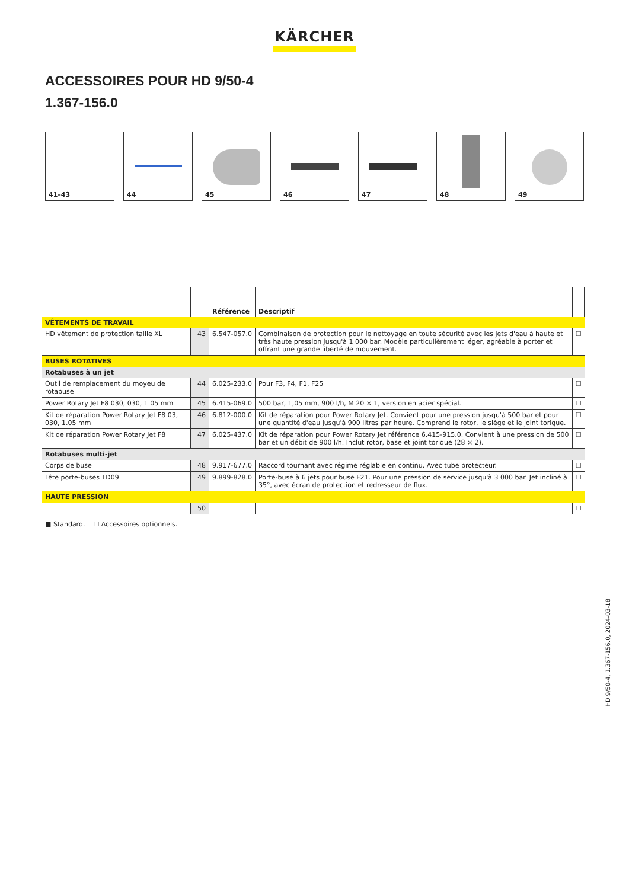KÄRCHER
ACCESSOIRES POUR HD 9/50-4
1.367-156.0
41–43 44 45 46 47 48 49
| | | Référence | Descriptif | |
| --- | --- | --- | --- | --- |
| VÊTEMENTS DE TRAVAIL | | | | |
| HD vêtement de protection taille XL | 43 | 6.547-057.0 | Combinaison de protection pour le nettoyage en toute sécurité avec les jets d'eau à haute et très haute pression jusqu'à 1 000 bar. Modèle particulièrement léger, agréable à porter et offrant une grande liberté de mouvement. | ☐ |
| BUSES ROTATIVES | | | | |
| Rotabuses à un jet | | | | |
| Outil de remplacement du moyeu de rotabuse | 44 | 6.025-233.0 | Pour F3, F4, F1, F25 | ☐ |
| Power Rotary Jet F8 030, 030, 1.05 mm | 45 | 6.415-069.0 | 500 bar, 1,05 mm, 900 l/h, M 20 × 1, version en acier spécial. | ☐ |
| Kit de réparation Power Rotary Jet F8 03, 030, 1.05 mm | 46 | 6.812-000.0 | Kit de réparation pour Power Rotary Jet. Convient pour une pression jusqu'à 500 bar et pour une quantité d'eau jusqu'à 900 litres par heure. Comprend le rotor, le siège et le joint torique. | ☐ |
| Kit de réparation Power Rotary Jet F8 | 47 | 6.025-437.0 | Kit de réparation pour Power Rotary Jet référence 6.415-915.0. Convient à une pression de 500 bar et un débit de 900 l/h. Inclut rotor, base et joint torique (28 × 2). | ☐ |
| Rotabuses multi-jet | | | | |
| Corps de buse | 48 | 9.917-677.0 | Raccord tournant avec régime réglable en continu. Avec tube protecteur. | ☐ |
| Tête porte-buses TD09 | 49 | 9.899-828.0 | Porte-buse à 6 jets pour buse F21. Pour une pression de service jusqu'à 3 000 bar. Jet incliné à 35°, avec écran de protection et redresseur de flux. | ☐ |
| HAUTE PRESSION | | | | |
| | 50 | | | ☐ |
■ Standard. ☐ Accessoires optionnels.
HD 9/50-4, 1.367-156.0, 2024-03-18